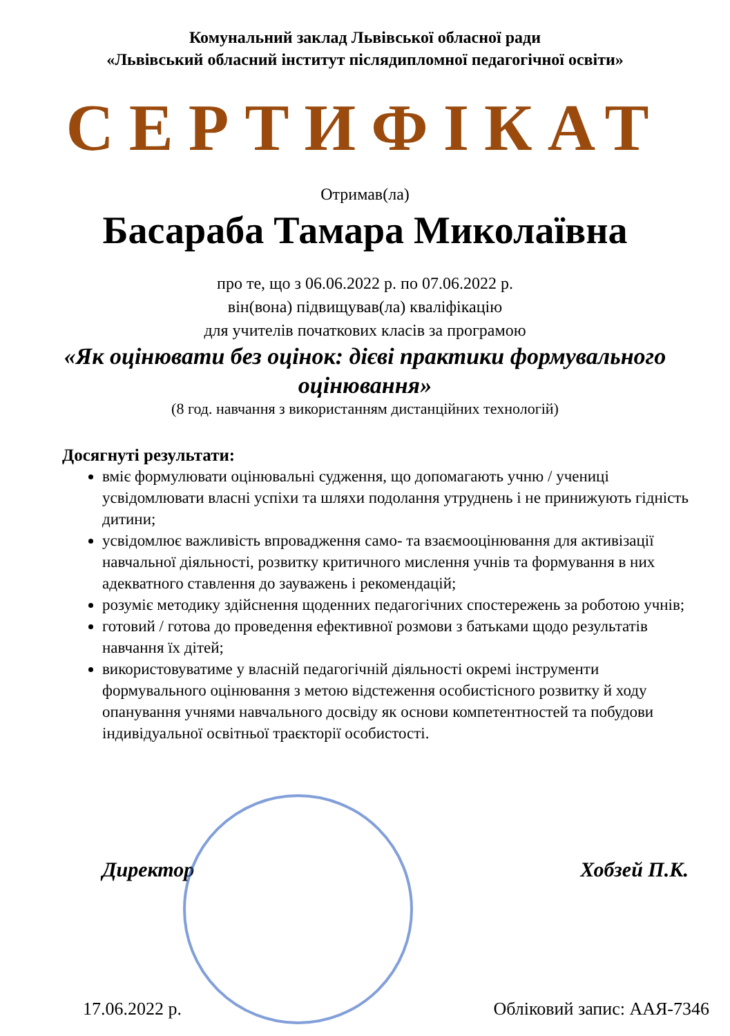Комунальний заклад Львівської обласної ради
«Львівський обласний інститут післядипломної педагогічної освіти»
СЕРТИФІКАТ
Отримав(ла)
Басараба Тамара Миколаївна
про те, що з 06.06.2022 р. по 07.06.2022 р.
він(вона) підвищував(ла) кваліфікацію
для учителів початкових класів за програмою
«Як оцінювати без оцінок: дієві практики формувального оцінювання»
(8 год. навчання з використанням дистанційних технологій)
Досягнуті результати:
вміє формулювати оцінювальні судження, що допомагають учню / учениці усвідомлювати власні успіхи та шляхи подолання утруднень і не принижують гідність дитини;
усвідомлює важливість впровадження само- та взаємооцінювання для активізації навчальної діяльності, розвитку критичного мислення учнів та формування в них адекватного ставлення до зауважень і рекомендацій;
розуміє методику здійснення щоденних педагогічних спостережень за роботою учнів;
готовий / готова до проведення ефективної розмови з батьками щодо результатів навчання їх дітей;
використовуватиме у власній педагогічній діяльності окремі інструменти формувального оцінювання з метою відстеження особистісного розвитку й ходу опанування учнями навчального досвіду як основи компетентностей та побудови індивідуальної освітньої траєкторії особистості.
Директор Хобзей П.К.
17.06.2022 р. Обліковий запис: ААЯ-7346